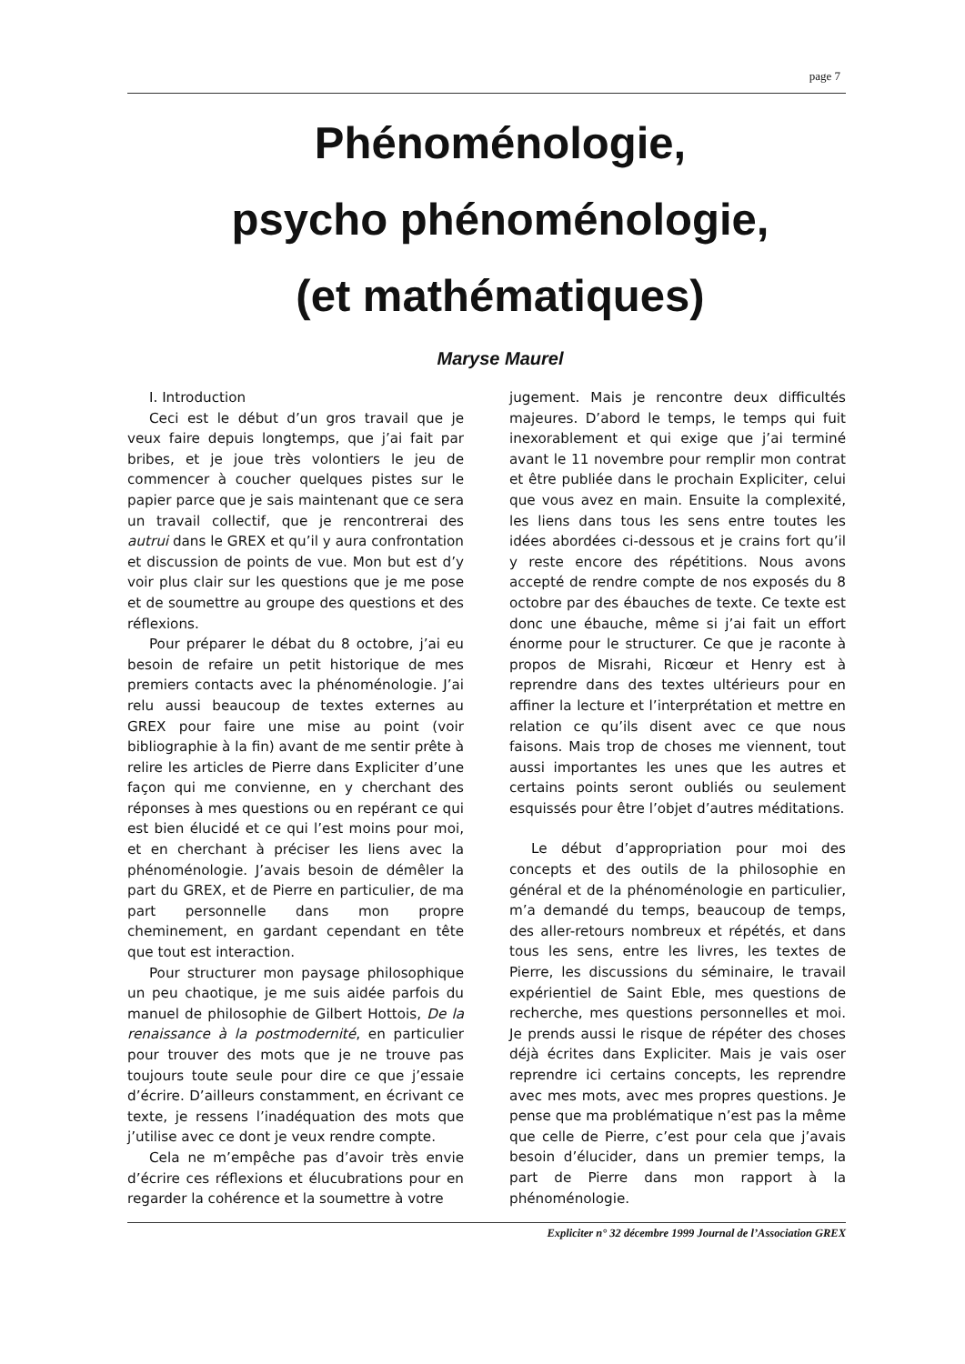page 7
Phénoménologie,
psycho phénoménologie,
(et mathématiques)
Maryse Maurel
I. Introduction
Ceci est le début d’un gros travail que je veux faire depuis longtemps, que j’ai fait par bribes, et je joue très volontiers le jeu de commencer à coucher quelques pistes sur le papier parce que je sais maintenant que ce sera un travail collectif, que je rencontrerai des autrui dans le GREX et qu’il y aura confrontation et discussion de points de vue. Mon but est d’y voir plus clair sur les questions que je me pose et de soumettre au groupe des questions et des réflexions.
Pour préparer le débat du 8 octobre, j’ai eu besoin de refaire un petit historique de mes premiers contacts avec la phénoménologie. J’ai relu aussi beaucoup de textes externes au GREX pour faire une mise au point (voir bibliographie à la fin) avant de me sentir prête à relire les articles de Pierre dans Expliciter d’une façon qui me convienne, en y cherchant des réponses à mes questions ou en repérant ce qui est bien élucidé et ce qui l’est moins pour moi, et en cherchant à préciser les liens avec la phénoménologie. J’avais besoin de démêler la part du GREX, et de Pierre en particulier, de ma part personnelle dans mon propre cheminement, en gardant cependant en tête que tout est interaction.
Pour structurer mon paysage philosophique un peu chaotique, je me suis aidée parfois du manuel de philosophie de Gilbert Hottois, De la renaissance à la postmodernité, en particulier pour trouver des mots que je ne trouve pas toujours toute seule pour dire ce que j’essaie d’écrire. D’ailleurs constamment, en écrivant ce texte, je ressens l’inadéquation des mots que j’utilise avec ce dont je veux rendre compte.
Cela ne m’empêche pas d’avoir très envie d’écrire ces réflexions et élucubrations pour en regarder la cohérence et la soumettre à votre
jugement. Mais je rencontre deux difficultés majeures. D’abord le temps, le temps qui fuit inexorablement et qui exige que j’ai terminé avant le 11 novembre pour remplir mon contrat et être publiée dans le prochain Expliciter, celui que vous avez en main. Ensuite la complexité, les liens dans tous les sens entre toutes les idées abordées ci-dessous et je crains fort qu’il y reste encore des répétitions. Nous avons accepté de rendre compte de nos exposés du 8 octobre par des ébauches de texte. Ce texte est donc une ébauche, même si j’ai fait un effort énorme pour le structurer. Ce que je raconte à propos de Misrahi, Ricœur et Henry est à reprendre dans des textes ultérieurs pour en affiner la lecture et l’interprétation et mettre en relation ce qu’ils disent avec ce que nous faisons. Mais trop de choses me viennent, tout aussi importantes les unes que les autres et certains points seront oubliés ou seulement esquissés pour être l’objet d’autres méditations.
Le début d’appropriation pour moi des concepts et des outils de la philosophie en général et de la phénoménologie en particulier, m’a demandé du temps, beaucoup de temps, des aller-retours nombreux et répétés, et dans tous les sens, entre les livres, les textes de Pierre, les discussions du séminaire, le travail expérientiel de Saint Eble, mes questions de recherche, mes questions personnelles et moi. Je prends aussi le risque de répéter des choses déjà écrites dans Expliciter. Mais je vais oser reprendre ici certains concepts, les reprendre avec mes mots, avec mes propres questions. Je pense que ma problématique n’est pas la même que celle de Pierre, c’est pour cela que j’avais besoin d’élucider, dans un premier temps, la part de Pierre dans mon rapport à la phénoménologie.
Expliciter n° 32 décembre 1999 Journal de l’Association GREX